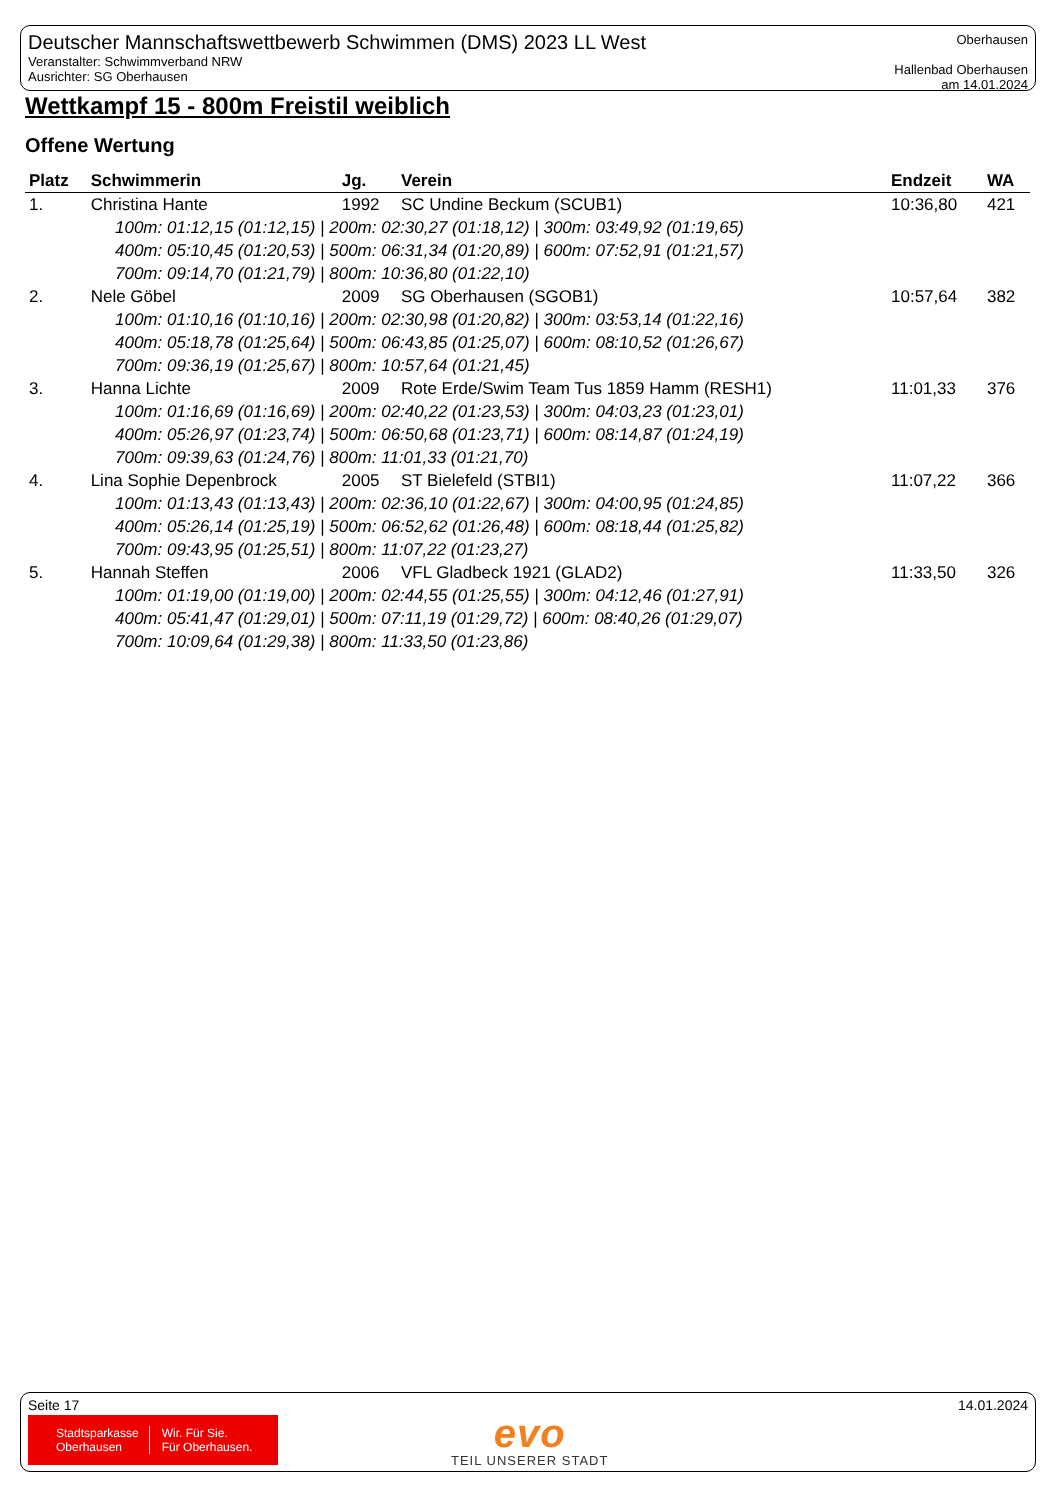Deutscher Mannschaftswettbewerb Schwimmen (DMS) 2023 LL West
Veranstalter: Schwimmverband NRW
Ausrichter: SG Oberhausen
Oberhausen
Hallenbad Oberhausen
am 14.01.2024
Wettkampf 15 - 800m Freistil weiblich
Offene Wertung
| Platz | Schwimmerin | Jg. | Verein | Endzeit | WA |
| --- | --- | --- | --- | --- | --- |
| 1. | Christina Hante | 1992 | SC Undine Beckum (SCUB1) | 10:36,80 | 421 |
| 100m: 01:12,15 (01:12,15) / 200m: 02:30,27 (01:18,12) / 300m: 03:49,92 (01:19,65) | | | | | |
| 400m: 05:10,45 (01:20,53) / 500m: 06:31,34 (01:20,89) / 600m: 07:52,91 (01:21,57) | | | | | |
| 700m: 09:14,70 (01:21,79) / 800m: 10:36,80 (01:22,10) | | | | | |
| 2. | Nele Göbel | 2009 | SG Oberhausen (SGOB1) | 10:57,64 | 382 |
| 100m: 01:10,16 (01:10,16) / 200m: 02:30,98 (01:20,82) / 300m: 03:53,14 (01:22,16) | | | | | |
| 400m: 05:18,78 (01:25,64) / 500m: 06:43,85 (01:25,07) / 600m: 08:10,52 (01:26,67) | | | | | |
| 700m: 09:36,19 (01:25,67) / 800m: 10:57,64 (01:21,45) | | | | | |
| 3. | Hanna Lichte | 2009 | Rote Erde/Swim Team Tus 1859 Hamm (RESH1) | 11:01,33 | 376 |
| 100m: 01:16,69 (01:16,69) / 200m: 02:40,22 (01:23,53) / 300m: 04:03,23 (01:23,01) | | | | | |
| 400m: 05:26,97 (01:23,74) / 500m: 06:50,68 (01:23,71) / 600m: 08:14,87 (01:24,19) | | | | | |
| 700m: 09:39,63 (01:24,76) / 800m: 11:01,33 (01:21,70) | | | | | |
| 4. | Lina Sophie Depenbrock | 2005 | ST Bielefeld (STBI1) | 11:07,22 | 366 |
| 100m: 01:13,43 (01:13,43) / 200m: 02:36,10 (01:22,67) / 300m: 04:00,95 (01:24,85) | | | | | |
| 400m: 05:26,14 (01:25,19) / 500m: 06:52,62 (01:26,48) / 600m: 08:18,44 (01:25,82) | | | | | |
| 700m: 09:43,95 (01:25,51) / 800m: 11:07,22 (01:23,27) | | | | | |
| 5. | Hannah Steffen | 2006 | VFL Gladbeck 1921 (GLAD2) | 11:33,50 | 326 |
| 100m: 01:19,00 (01:19,00) / 200m: 02:44,55 (01:25,55) / 300m: 04:12,46 (01:27,91) | | | | | |
| 400m: 05:41,47 (01:29,01) / 500m: 07:11,19 (01:29,72) / 600m: 08:40,26 (01:29,07) | | | | | |
| 700m: 10:09,64 (01:29,38) / 800m: 11:33,50 (01:23,86) | | | | | |
Seite 17 14.01.2024
Stadtsparkasse
Oberhausen
Wir. Für Sie.
Für Oberhausen.
evo
TEIL UNSERER STADT